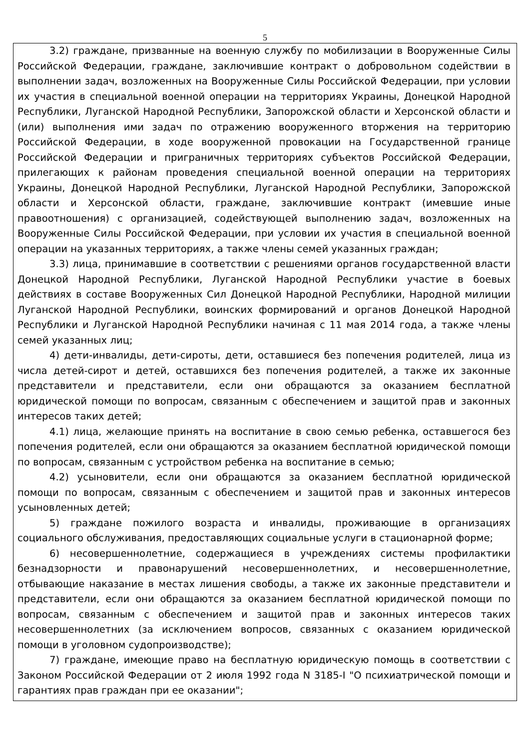5
3.2) граждане, призванные на военную службу по мобилизации в Вооруженные Силы Российской Федерации, граждане, заключившие контракт о добровольном содействии в выполнении задач, возложенных на Вооруженные Силы Российской Федерации, при условии их участия в специальной военной операции на территориях Украины, Донецкой Народной Республики, Луганской Народной Республики, Запорожской области и Херсонской области и (или) выполнения ими задач по отражению вооруженного вторжения на территорию Российской Федерации, в ходе вооруженной провокации на Государственной границе Российской Федерации и приграничных территориях субъектов Российской Федерации, прилегающих к районам проведения специальной военной операции на территориях Украины, Донецкой Народной Республики, Луганской Народной Республики, Запорожской области и Херсонской области, граждане, заключившие контракт (имевшие иные правоотношения) с организацией, содействующей выполнению задач, возложенных на Вооруженные Силы Российской Федерации, при условии их участия в специальной военной операции на указанных территориях, а также члены семей указанных граждан;
3.3) лица, принимавшие в соответствии с решениями органов государственной власти Донецкой Народной Республики, Луганской Народной Республики участие в боевых действиях в составе Вооруженных Сил Донецкой Народной Республики, Народной милиции Луганской Народной Республики, воинских формирований и органов Донецкой Народной Республики и Луганской Народной Республики начиная с 11 мая 2014 года, а также члены семей указанных лиц;
4) дети-инвалиды, дети-сироты, дети, оставшиеся без попечения родителей, лица из числа детей-сирот и детей, оставшихся без попечения родителей, а также их законные представители и представители, если они обращаются за оказанием бесплатной юридической помощи по вопросам, связанным с обеспечением и защитой прав и законных интересов таких детей;
4.1) лица, желающие принять на воспитание в свою семью ребенка, оставшегося без попечения родителей, если они обращаются за оказанием бесплатной юридической помощи по вопросам, связанным с устройством ребенка на воспитание в семью;
4.2) усыновители, если они обращаются за оказанием бесплатной юридической помощи по вопросам, связанным с обеспечением и защитой прав и законных интересов усыновленных детей;
5) граждане пожилого возраста и инвалиды, проживающие в организациях социального обслуживания, предоставляющих социальные услуги в стационарной форме;
6) несовершеннолетние, содержащиеся в учреждениях системы профилактики безнадзорности и правонарушений несовершеннолетних, и несовершеннолетние, отбывающие наказание в местах лишения свободы, а также их законные представители и представители, если они обращаются за оказанием бесплатной юридической помощи по вопросам, связанным с обеспечением и защитой прав и законных интересов таких несовершеннолетних (за исключением вопросов, связанных с оказанием юридической помощи в уголовном судопроизводстве);
7) граждане, имеющие право на бесплатную юридическую помощь в соответствии с Законом Российской Федерации от 2 июля 1992 года N 3185-I "О психиатрической помощи и гарантиях прав граждан при ее оказании";